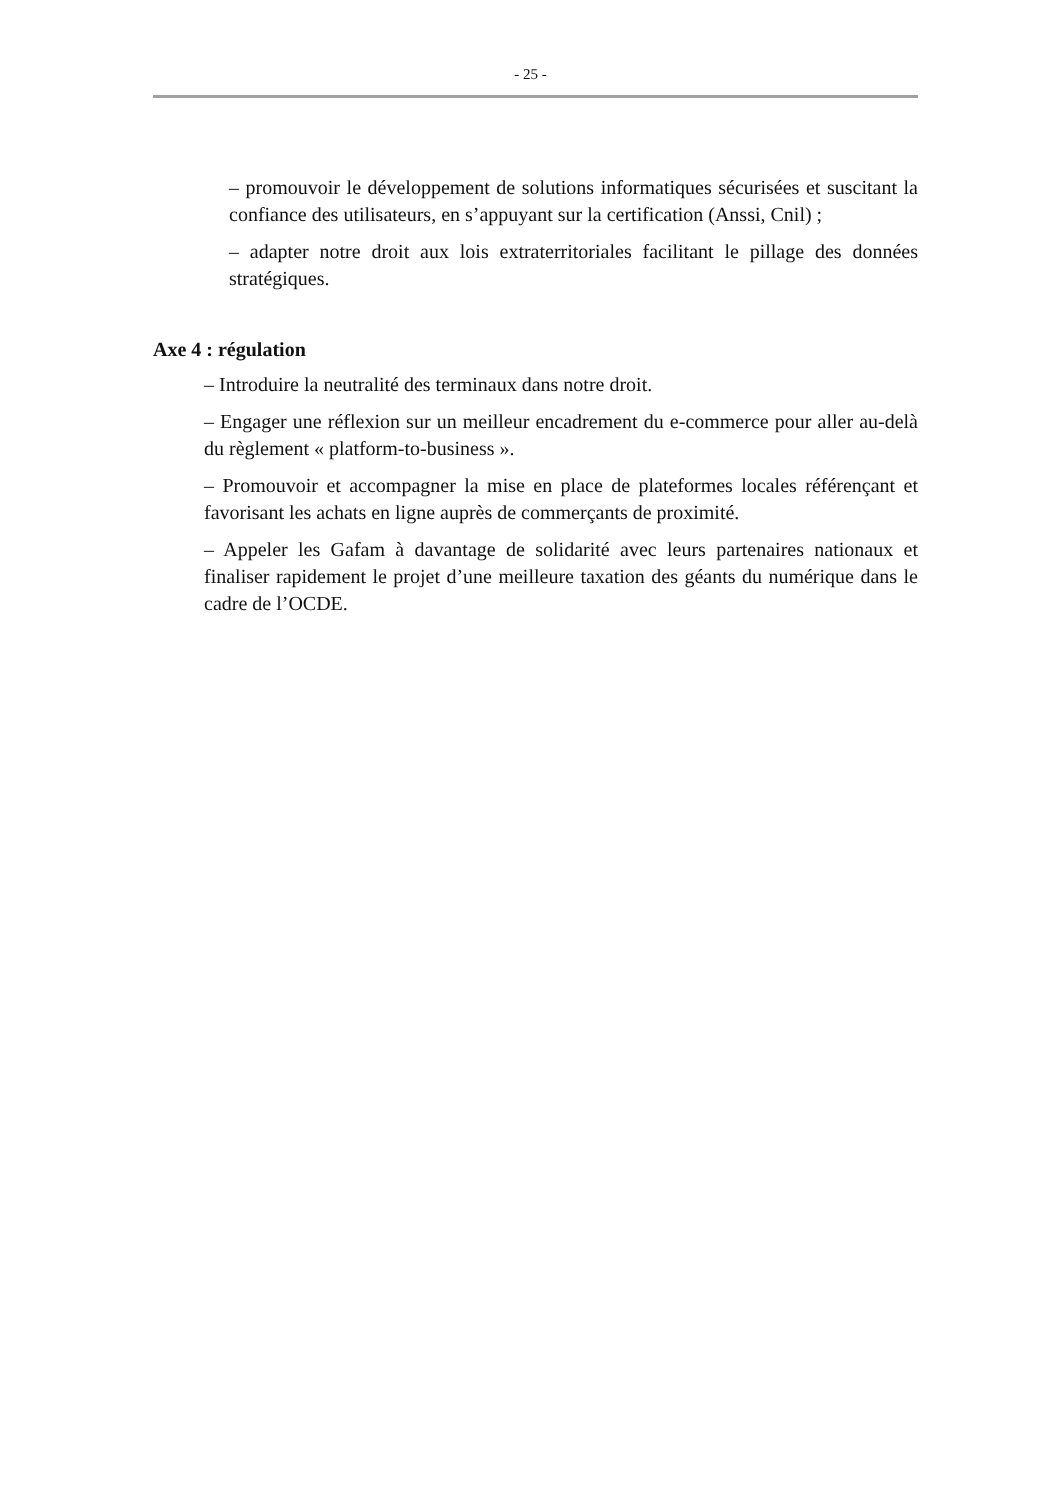- 25 -
– promouvoir le développement de solutions informatiques sécurisées et suscitant la confiance des utilisateurs, en s’appuyant sur la certification (Anssi, Cnil) ;
– adapter notre droit aux lois extraterritoriales facilitant le pillage des données stratégiques.
Axe 4 : régulation
– Introduire la neutralité des terminaux dans notre droit.
– Engager une réflexion sur un meilleur encadrement du e-commerce pour aller au-delà du règlement « platform-to-business ».
– Promouvoir et accompagner la mise en place de plateformes locales référençant et favorisant les achats en ligne auprès de commerçants de proximité.
– Appeler les Gafam à davantage de solidarité avec leurs partenaires nationaux et finaliser rapidement le projet d’une meilleure taxation des géants du numérique dans le cadre de l’OCDE.